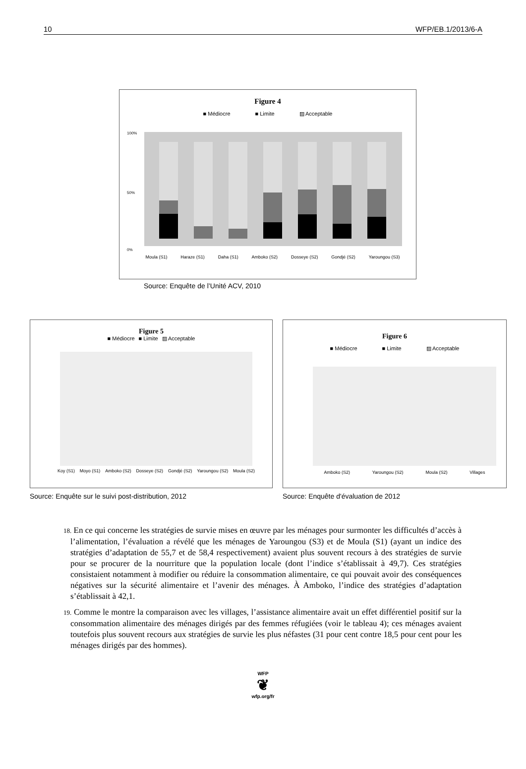10 WFP/EB.1/2013/6-A
Figure 4
■ Médiocre ■ Limite ▨ Acceptable
0%
100%
50%
Moula (S1) Haraze (S1) Daha (S1) Amboko (S2) Dosseye (S2) Gondjé (S2) Yaroungou (S3)
Source: Enquête de l’Unité ACV, 2010
Figure 5
■ Médiocre ■ Limite ▨ Acceptable
Koy (S1) Moyo (S1) Amboko (S2) Dosseye (S2) Gondjé (S2) Yaroungou (S2) Moula (S2)
Source: Enquête sur le suivi post-distribution, 2012
Figure 6
■ Médiocre ■ Limite ▨ Acceptable
Amboko (S2) Yaroungou (S2) Moula (S2) Villages
Source: Enquête d'évaluation de 2012
18. En ce qui concerne les stratégies de survie mises en œuvre par les ménages pour surmonter les difficultés d’accès à l’alimentation, l’évaluation a révélé que les ménages de Yaroungou (S3) et de Moula (S1) (ayant un indice des stratégies d’adaptation de 55,7 et de 58,4 respectivement) avaient plus souvent recours à des stratégies de survie pour se procurer de la nourriture que la population locale (dont l’indice s’établissait à 49,7). Ces stratégies consistaient notamment à modifier ou réduire la consommation alimentaire, ce qui pouvait avoir des conséquences négatives sur la sécurité alimentaire et l’avenir des ménages. À Amboko, l’indice des stratégies d’adaptation s’établissait à 42,1.
19. Comme le montre la comparaison avec les villages, l’assistance alimentaire avait un effet différentiel positif sur la consommation alimentaire des ménages dirigés par des femmes réfugiées (voir le tableau 4); ces ménages avaient toutefois plus souvent recours aux stratégies de survie les plus néfastes (31 pour cent contre 18,5 pour cent pour les ménages dirigés par des hommes).
WFP
❦
wfp.org/fr